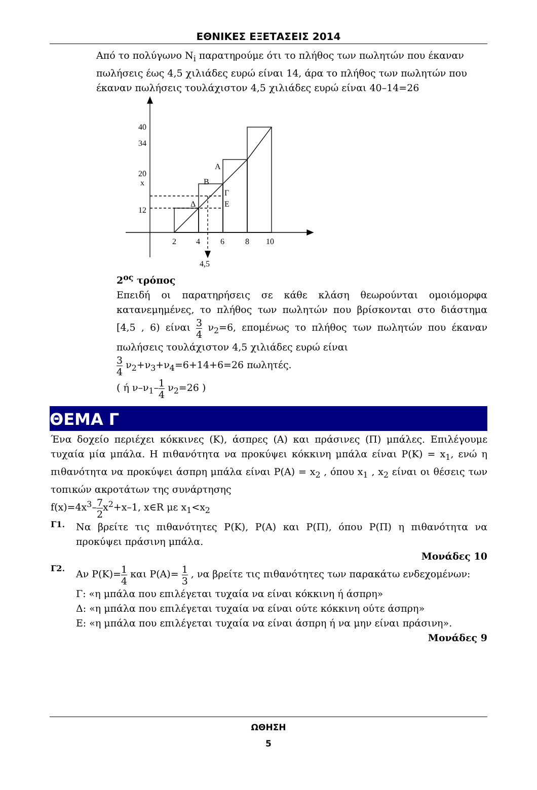ΕΘΝΙΚΕΣ ΕΞΕΤΑΣΕΙΣ 2014
Από το πολύγωνο N<sub>i</sub> παρατηρούμε ότι το πλήθος των πωλητών που έκαναν πωλήσεις έως 4,5 χιλιάδες ευρώ είναι 14, άρα το πλήθος των πωλητών που έκαναν πωλήσεις τουλάχιστον 4,5 χιλιάδες ευρώ είναι 40–14=26
40
34
20
x
12
2
4
6
8
10
4,5
A
B
Γ
Δ
E
2<sup>ος</sup> τρόπος
Επειδή οι παρατηρήσεις σε κάθε κλάση θεωρούνται ομοιόμορφα κατανεμημένες, το πλήθος των πωλητών που βρίσκονται στο διάστημα [4,5 , 6) είναι 3 4 ν<sub>2</sub>=6, επομένως το πλήθος των πωλητών που έκαναν πωλήσεις τουλάχιστον 4,5 χιλιάδες ευρώ είναι
3 4 ν<sub>2</sub>+ν<sub>3</sub>+ν<sub>4</sub>=6+14+6=26 πωλητές.
( ή ν–ν<sub>1</sub>–1 4 ν<sub>2</sub>=26 )
ΘΕΜΑ Γ
Ένα δοχείο περιέχει κόκκινες (Κ), άσπρες (Α) και πράσινες (Π) μπάλες. Επιλέγουμε τυχαία μία μπάλα. Η πιθανότητα να προκύψει κόκκινη μπάλα είναι P(K) = x<sub>1</sub>, ενώ η πιθανότητα να προκύψει άσπρη μπάλα είναι P(A) = x<sub>2</sub> , όπου x<sub>1</sub> , x<sub>2</sub> είναι οι θέσεις των τοπικών ακροτάτων της συνάρτησης
f(x)=4x<sup>3</sup>–7 2x<sup>2</sup>+x–1, x∈R με x<sub>1</sub><x<sub>2</sub>
Γ1.
Να βρείτε τις πιθανότητες P(K), P(A) και P(Π), όπου P(Π) η πιθανότητα να προκύψει πράσινη μπάλα.
Μονάδες 10
Γ2.
Αν P(K)=1 4 και P(A)= 1 3 , να βρείτε τις πιθανότητες των παρακάτω ενδεχομένων:
Γ: «η μπάλα που επιλέγεται τυχαία να είναι κόκκινη ή άσπρη»
Δ: «η μπάλα που επιλέγεται τυχαία να είναι ούτε κόκκινη ούτε άσπρη»
Ε: «η μπάλα που επιλέγεται τυχαία να είναι άσπρη ή να μην είναι πράσινη».
Μονάδες 9
ΩΘΗΣΗ
5